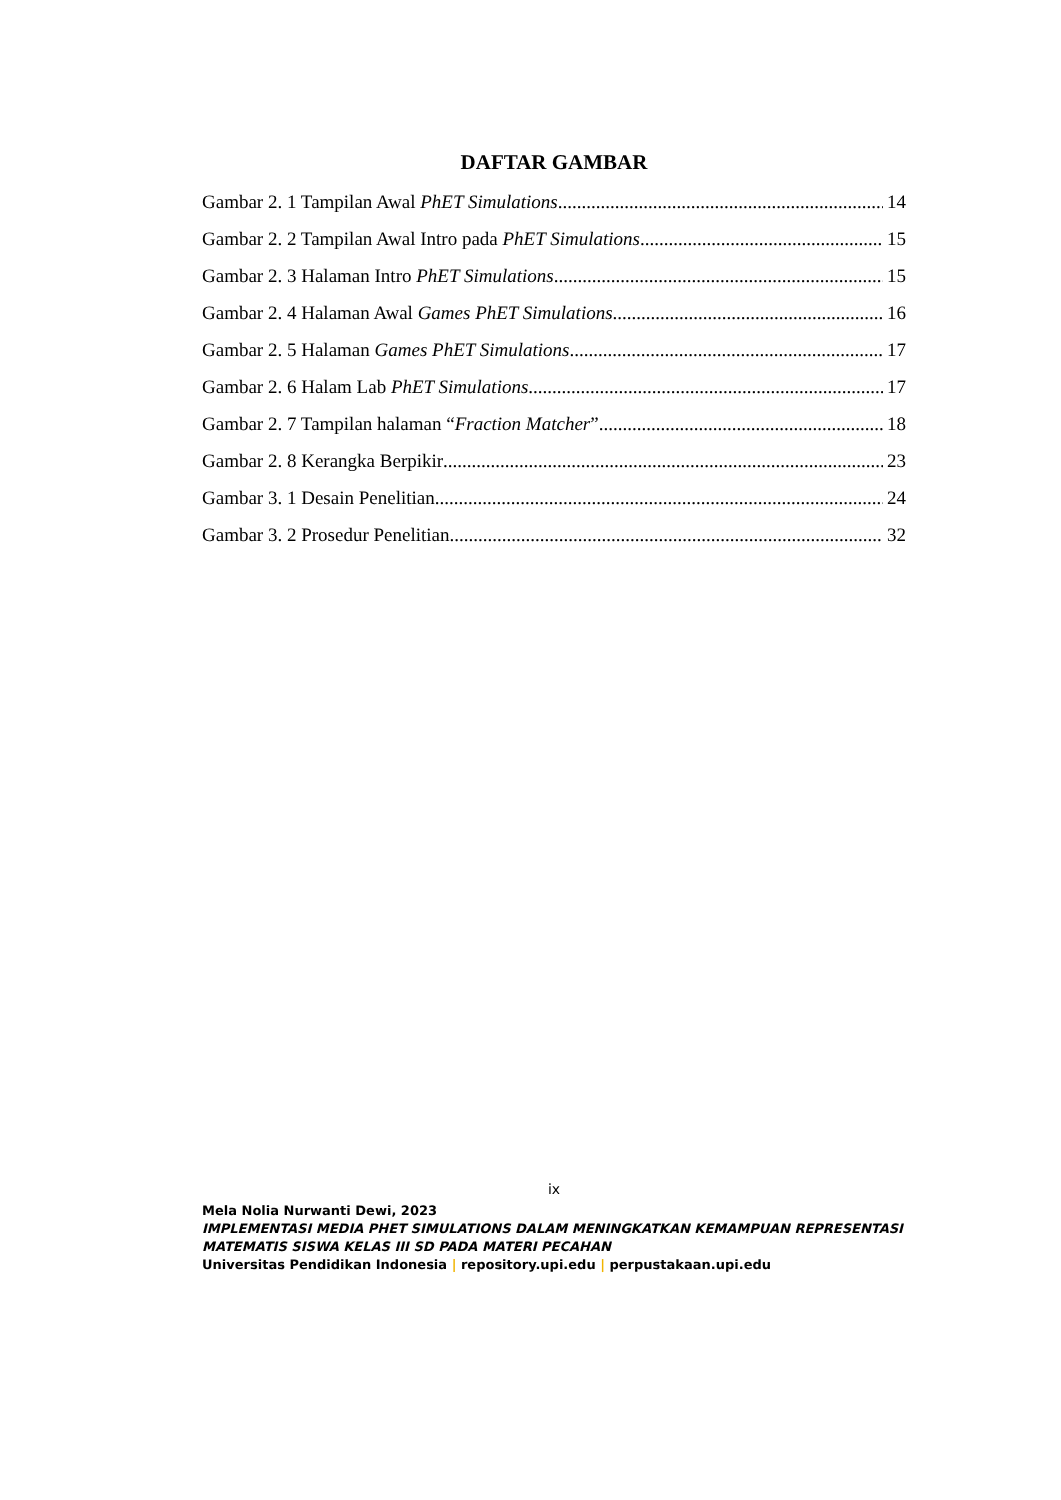DAFTAR GAMBAR
Gambar 2. 1 Tampilan Awal PhET Simulations 14
Gambar 2. 2 Tampilan Awal Intro pada PhET Simulations 15
Gambar 2. 3 Halaman Intro PhET Simulations 15
Gambar 2. 4 Halaman Awal Games PhET Simulations 16
Gambar 2. 5 Halaman Games PhET Simulations 17
Gambar 2. 6 Halam Lab PhET Simulations 17
Gambar 2. 7 Tampilan halaman “Fraction Matcher” 18
Gambar 2. 8 Kerangka Berpikir 23
Gambar 3. 1 Desain Penelitian 24
Gambar 3. 2 Prosedur Penelitian 32
ix
Mela Nolia Nurwanti Dewi, 2023
IMPLEMENTASI MEDIA PHET SIMULATIONS DALAM MENINGKATKAN KEMAMPUAN REPRESENTASI MATEMATIS SISWA KELAS III SD PADA MATERI PECAHAN
Universitas Pendidikan Indonesia | repository.upi.edu | perpustakaan.upi.edu